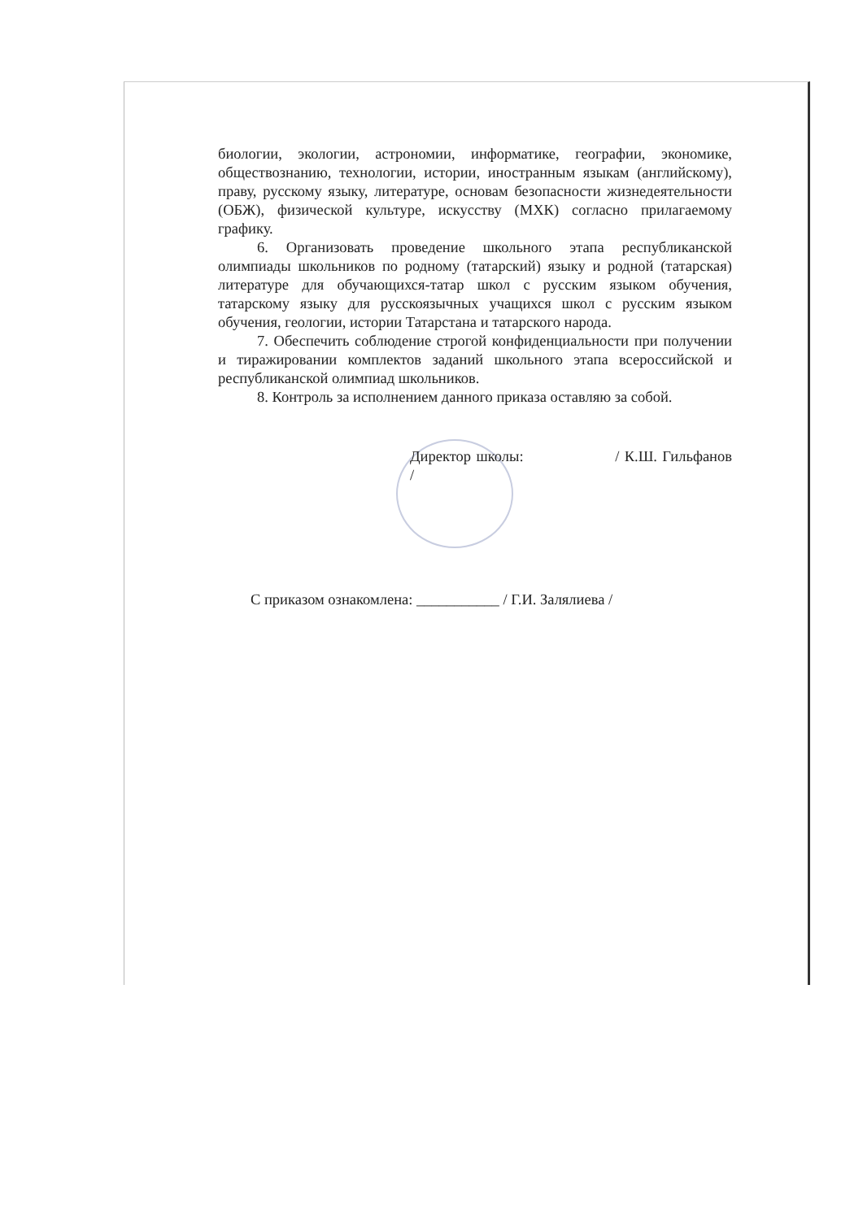биологии, экологии, астрономии, информатике, географии, экономике, обществознанию, технологии, истории, иностранным языкам (английскому), праву, русскому языку, литературе, основам безопасности жизнедеятельности (ОБЖ), физической культуре, искусству (МХК) согласно прилагаемому графику.
6. Организовать проведение школьного этапа республиканской олимпиады школьников по родному (татарский) языку и родной (татарская) литературе для обучающихся-татар школ с русским языком обучения, татарскому языку для русскоязычных учащихся школ с русским языком обучения, геологии, истории Татарстана и татарского народа.
7. Обеспечить соблюдение строгой конфиденциальности при получении и тиражировании комплектов заданий школьного этапа всероссийской и республиканской олимпиад школьников.
8. Контроль за исполнением данного приказа оставляю за собой.
Директор школы: / К.Ш. Гильфанов /
С приказом ознакомлена: ___________ / Г.И. Залялиева /